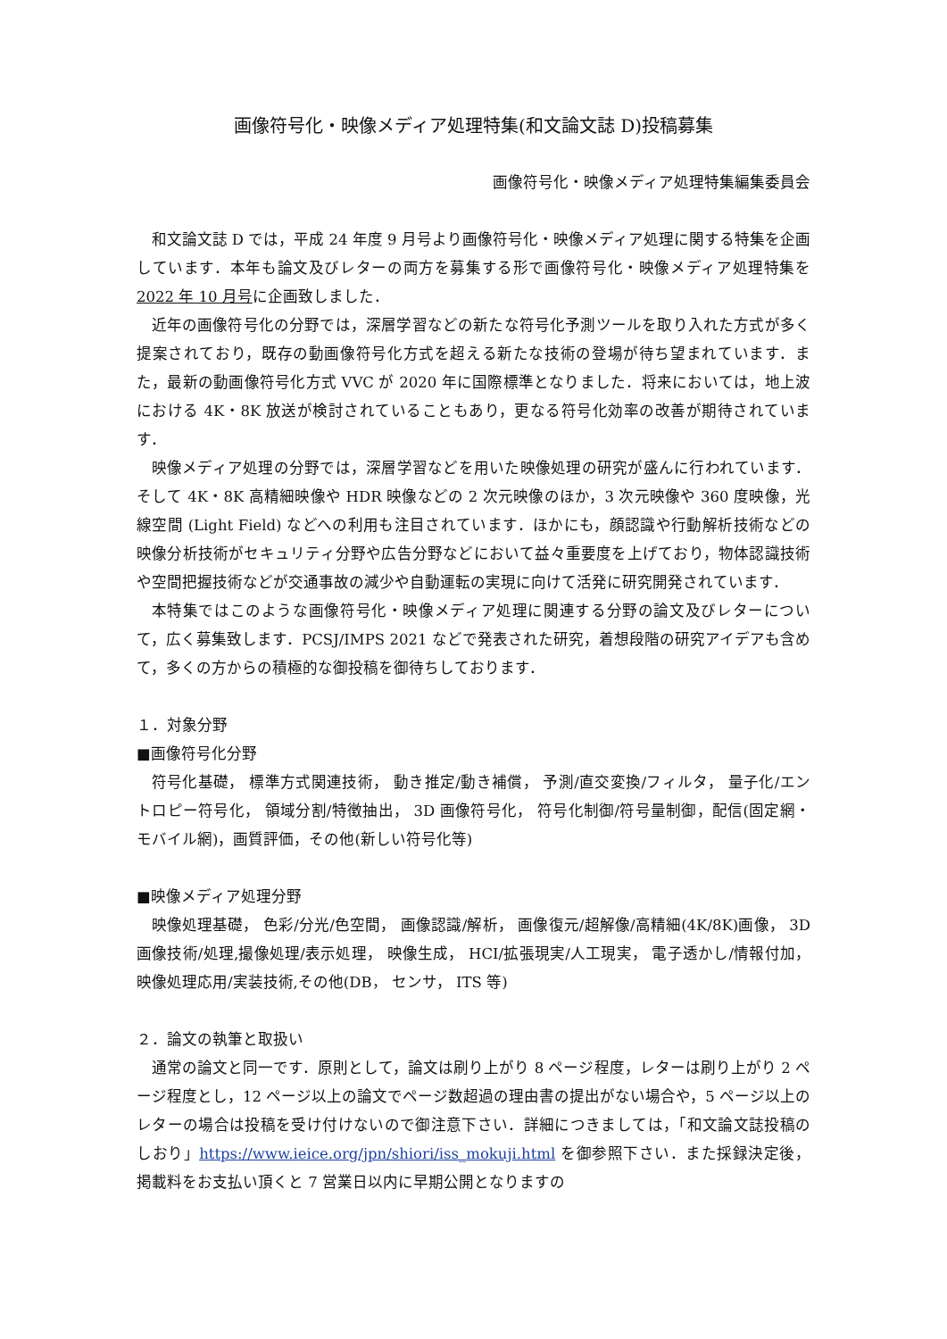画像符号化・映像メディア処理特集(和文論文誌 D)投稿募集
画像符号化・映像メディア処理特集編集委員会
和文論文誌 D では，平成 24 年度 9 月号より画像符号化・映像メディア処理に関する特集を企画しています．本年も論文及びレターの両方を募集する形で画像符号化・映像メディア処理特集を2022 年 10 月号に企画致しました．
近年の画像符号化の分野では，深層学習などの新たな符号化予測ツールを取り入れた方式が多く提案されており，既存の動画像符号化方式を超える新たな技術の登場が待ち望まれています．また，最新の動画像符号化方式 VVC が 2020 年に国際標準となりました．将来においては，地上波における 4K・8K 放送が検討されていることもあり，更なる符号化効率の改善が期待されています．
映像メディア処理の分野では，深層学習などを用いた映像処理の研究が盛んに行われています．そして 4K・8K 高精細映像や HDR 映像などの 2 次元映像のほか，3 次元映像や 360 度映像，光線空間 (Light Field) などへの利用も注目されています．ほかにも，顔認識や行動解析技術などの映像分析技術がセキュリティ分野や広告分野などにおいて益々重要度を上げており，物体認識技術や空間把握技術などが交通事故の減少や自動運転の実現に向けて活発に研究開発されています．
本特集ではこのような画像符号化・映像メディア処理に関連する分野の論文及びレターについて，広く募集致します．PCSJ/IMPS 2021 などで発表された研究，着想段階の研究アイデアも含めて，多くの方からの積極的な御投稿を御待ちしております．
１．対象分野
■画像符号化分野
符号化基礎， 標準方式関連技術， 動き推定/動き補償， 予測/直交変換/フィルタ， 量子化/エントロピー符号化， 領域分割/特徴抽出， 3D 画像符号化， 符号化制御/符号量制御，配信(固定網・モバイル網)，画質評価，その他(新しい符号化等)
■映像メディア処理分野
映像処理基礎， 色彩/分光/色空間， 画像認識/解析， 画像復元/超解像/高精細(4K/8K)画像， 3D 画像技術/処理,撮像処理/表示処理， 映像生成， HCI/拡張現実/人工現実， 電子透かし/情報付加， 映像処理応用/実装技術,その他(DB， センサ， ITS 等)
２．論文の執筆と取扱い
通常の論文と同一です．原則として，論文は刷り上がり 8 ページ程度，レターは刷り上がり 2 ページ程度とし，12 ページ以上の論文でページ数超過の理由書の提出がない場合や，5 ページ以上のレターの場合は投稿を受け付けないので御注意下さい．詳細につきましては，「和文論文誌投稿のしおり」https://www.ieice.org/jpn/shiori/iss_mokuji.html を御参照下さい．また採録決定後，掲載料をお支払い頂くと 7 営業日以内に早期公開となりますの